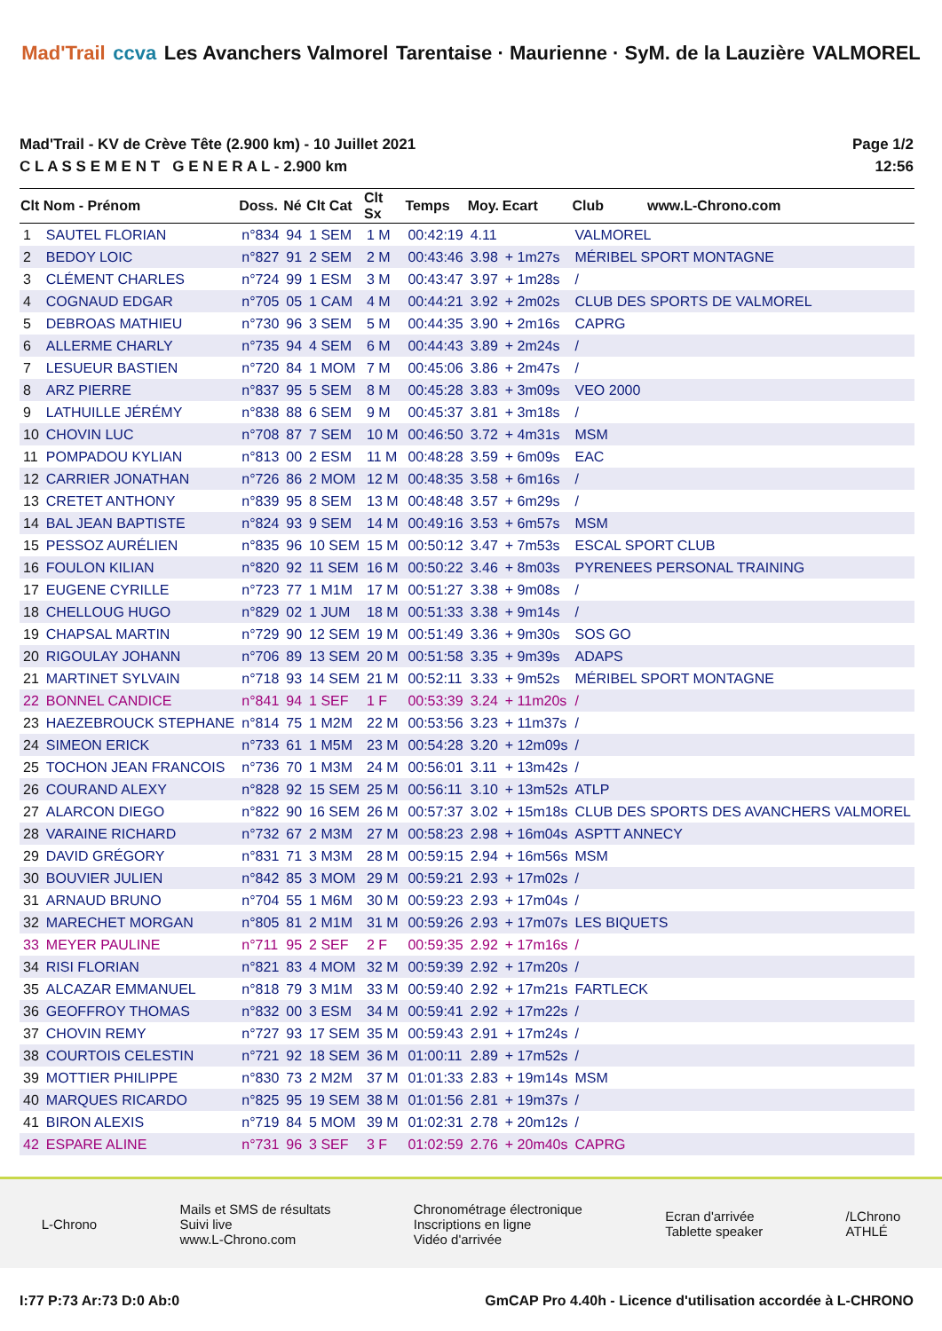Mad'Trail ccva Les Avanchers Valmorel
Tarentaise · Maurienne · SyM. de la Lauzière
VALMOREL
Mad'Trail - KV de Crève Tête (2.900 km) - 10 Juillet 2021
C L A S S E M E N T G E N E R A L - 2.900 km
Page 1/2
12:56
| Clt | Nom - Prénom | Doss. | Né | Clt Cat | Clt Sx | Temps | Moy. | Ecart | Club www.L-Chrono.com |
| --- | --- | --- | --- | --- | --- | --- | --- | --- | --- |
| 1 | SAUTEL FLORIAN | n°834 | 94 | 1 SEM | 1 M | 00:42:19 | 4.11 | | VALMOREL |
| 2 | BEDOY LOIC | n°827 | 91 | 2 SEM | 2 M | 00:43:46 | 3.98 | + 1m27s | MÉRIBEL SPORT MONTAGNE |
| 3 | CLÉMENT CHARLES | n°724 | 99 | 1 ESM | 3 M | 00:43:47 | 3.97 | + 1m28s | / |
| 4 | COGNAUD EDGAR | n°705 | 05 | 1 CAM | 4 M | 00:44:21 | 3.92 | + 2m02s | CLUB DES SPORTS DE VALMOREL |
| 5 | DEBROAS MATHIEU | n°730 | 96 | 3 SEM | 5 M | 00:44:35 | 3.90 | + 2m16s | CAPRG |
| 6 | ALLERME CHARLY | n°735 | 94 | 4 SEM | 6 M | 00:44:43 | 3.89 | + 2m24s | / |
| 7 | LESUEUR BASTIEN | n°720 | 84 | 1 MOM | 7 M | 00:45:06 | 3.86 | + 2m47s | / |
| 8 | ARZ PIERRE | n°837 | 95 | 5 SEM | 8 M | 00:45:28 | 3.83 | + 3m09s | VEO 2000 |
| 9 | LATHUILLE JÉRÉMY | n°838 | 88 | 6 SEM | 9 M | 00:45:37 | 3.81 | + 3m18s | / |
| 10 | CHOVIN LUC | n°708 | 87 | 7 SEM | 10 M | 00:46:50 | 3.72 | + 4m31s | MSM |
| 11 | POMPADOU KYLIAN | n°813 | 00 | 2 ESM | 11 M | 00:48:28 | 3.59 | + 6m09s | EAC |
| 12 | CARRIER JONATHAN | n°726 | 86 | 2 MOM | 12 M | 00:48:35 | 3.58 | + 6m16s | / |
| 13 | CRETET ANTHONY | n°839 | 95 | 8 SEM | 13 M | 00:48:48 | 3.57 | + 6m29s | / |
| 14 | BAL JEAN BAPTISTE | n°824 | 93 | 9 SEM | 14 M | 00:49:16 | 3.53 | + 6m57s | MSM |
| 15 | PESSOZ AURÉLIEN | n°835 | 96 | 10 SEM | 15 M | 00:50:12 | 3.47 | + 7m53s | ESCAL SPORT CLUB |
| 16 | FOULON KILIAN | n°820 | 92 | 11 SEM | 16 M | 00:50:22 | 3.46 | + 8m03s | PYRENEES PERSONAL TRAINING |
| 17 | EUGENE CYRILLE | n°723 | 77 | 1 M1M | 17 M | 00:51:27 | 3.38 | + 9m08s | / |
| 18 | CHELLOUG HUGO | n°829 | 02 | 1 JUM | 18 M | 00:51:33 | 3.38 | + 9m14s | / |
| 19 | CHAPSAL MARTIN | n°729 | 90 | 12 SEM | 19 M | 00:51:49 | 3.36 | + 9m30s | SOS GO |
| 20 | RIGOULAY JOHANN | n°706 | 89 | 13 SEM | 20 M | 00:51:58 | 3.35 | + 9m39s | ADAPS |
| 21 | MARTINET SYLVAIN | n°718 | 93 | 14 SEM | 21 M | 00:52:11 | 3.33 | + 9m52s | MÉRIBEL SPORT MONTAGNE |
| 22 | BONNEL CANDICE | n°841 | 94 | 1 SEF | 1 F | 00:53:39 | 3.24 | + 11m20s | / |
| 23 | HAEZEBROUCK STEPHANE | n°814 | 75 | 1 M2M | 22 M | 00:53:56 | 3.23 | + 11m37s | / |
| 24 | SIMEON ERICK | n°733 | 61 | 1 M5M | 23 M | 00:54:28 | 3.20 | + 12m09s | / |
| 25 | TOCHON JEAN FRANCOIS | n°736 | 70 | 1 M3M | 24 M | 00:56:01 | 3.11 | + 13m42s | / |
| 26 | COURAND ALEXY | n°828 | 92 | 15 SEM | 25 M | 00:56:11 | 3.10 | + 13m52s | ATLP |
| 27 | ALARCON DIEGO | n°822 | 90 | 16 SEM | 26 M | 00:57:37 | 3.02 | + 15m18s | CLUB DES SPORTS DES AVANCHERS VALMOREL |
| 28 | VARAINE RICHARD | n°732 | 67 | 2 M3M | 27 M | 00:58:23 | 2.98 | + 16m04s | ASPTT ANNECY |
| 29 | DAVID GRÉGORY | n°831 | 71 | 3 M3M | 28 M | 00:59:15 | 2.94 | + 16m56s | MSM |
| 30 | BOUVIER JULIEN | n°842 | 85 | 3 MOM | 29 M | 00:59:21 | 2.93 | + 17m02s | / |
| 31 | ARNAUD BRUNO | n°704 | 55 | 1 M6M | 30 M | 00:59:23 | 2.93 | + 17m04s | / |
| 32 | MARECHET MORGAN | n°805 | 81 | 2 M1M | 31 M | 00:59:26 | 2.93 | + 17m07s | LES BIQUETS |
| 33 | MEYER PAULINE | n°711 | 95 | 2 SEF | 2 F | 00:59:35 | 2.92 | + 17m16s | / |
| 34 | RISI FLORIAN | n°821 | 83 | 4 MOM | 32 M | 00:59:39 | 2.92 | + 17m20s | / |
| 35 | ALCAZAR EMMANUEL | n°818 | 79 | 3 M1M | 33 M | 00:59:40 | 2.92 | + 17m21s | FARTLECK |
| 36 | GEOFFROY THOMAS | n°832 | 00 | 3 ESM | 34 M | 00:59:41 | 2.92 | + 17m22s | / |
| 37 | CHOVIN REMY | n°727 | 93 | 17 SEM | 35 M | 00:59:43 | 2.91 | + 17m24s | / |
| 38 | COURTOIS CELESTIN | n°721 | 92 | 18 SEM | 36 M | 01:00:11 | 2.89 | + 17m52s | / |
| 39 | MOTTIER PHILIPPE | n°830 | 73 | 2 M2M | 37 M | 01:01:33 | 2.83 | + 19m14s | MSM |
| 40 | MARQUES RICARDO | n°825 | 95 | 19 SEM | 38 M | 01:01:56 | 2.81 | + 19m37s | / |
| 41 | BIRON ALEXIS | n°719 | 84 | 5 MOM | 39 M | 01:02:31 | 2.78 | + 20m12s | / |
| 42 | ESPARE ALINE | n°731 | 96 | 3 SEF | 3 F | 01:02:59 | 2.76 | + 20m40s | CAPRG |
L-Chrono
Mails et SMS de résultats
Suivi live
www.L-Chrono.com
Chronométrage électronique
Inscriptions en ligne
Vidéo d'arrivée
Ecran d'arrivée
Tablette speaker
/LChrono
ATHLÉ
I:77 P:73 Ar:73 D:0 Ab:0 GmCAP Pro 4.40h - Licence d'utilisation accordée à L-CHRONO